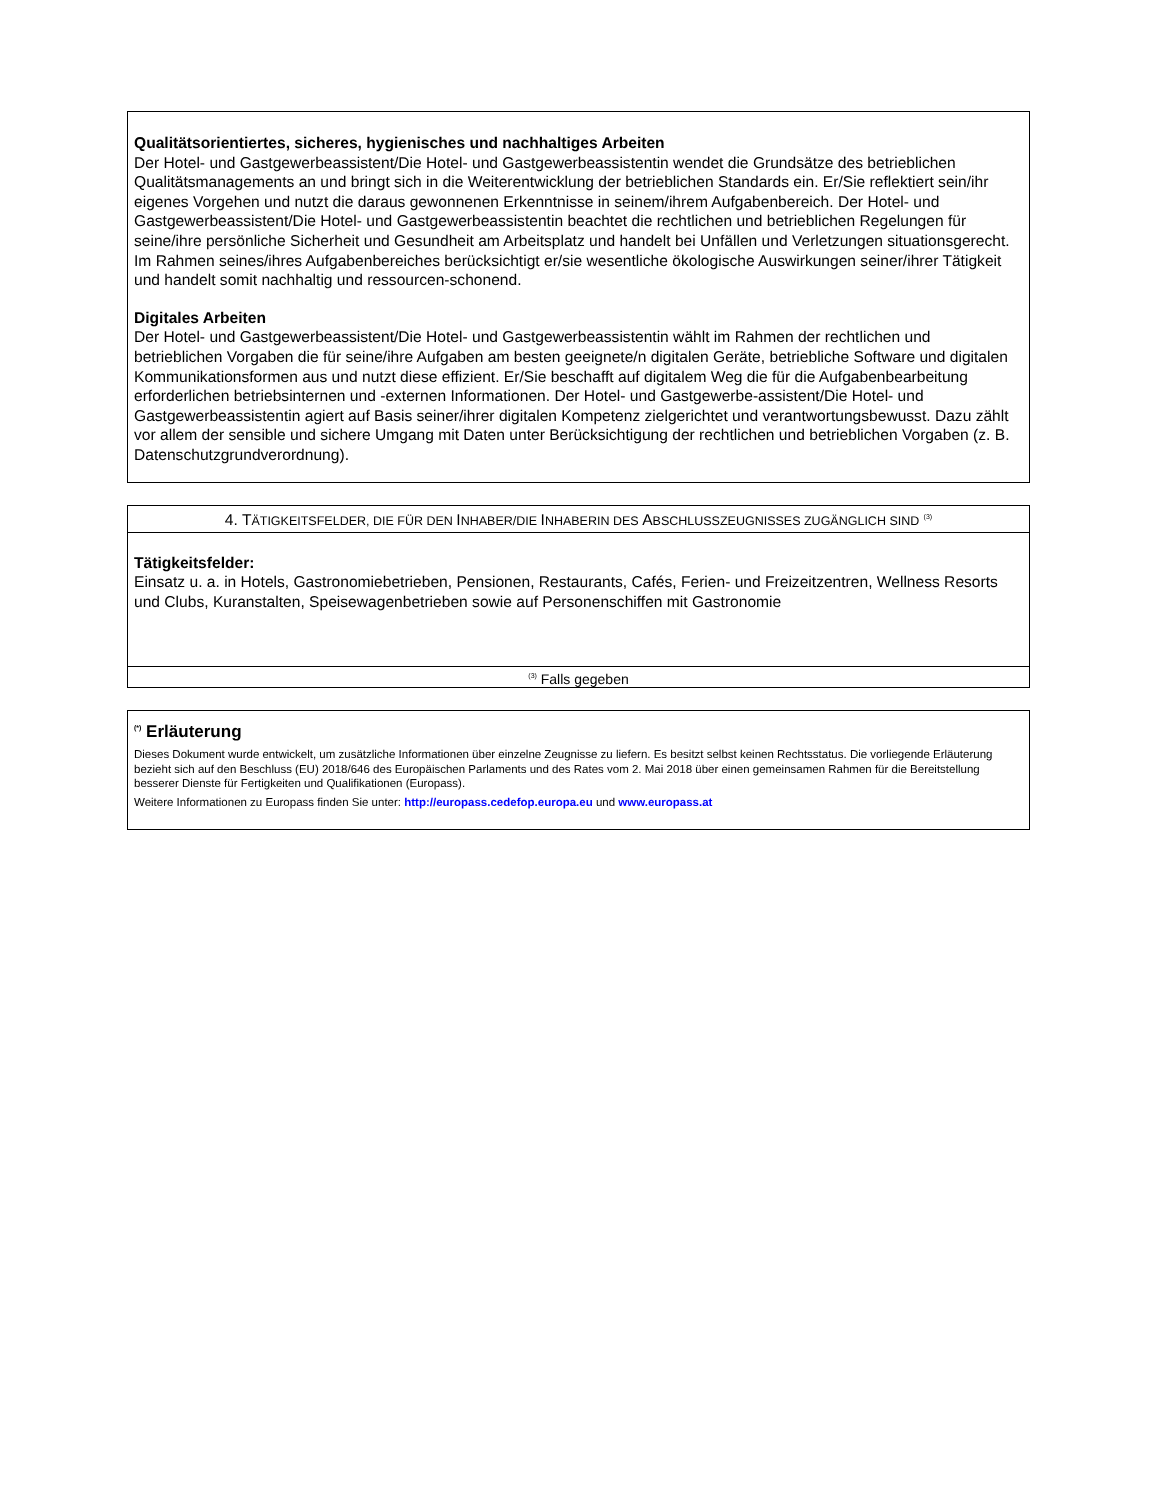Qualitätsorientiertes, sicheres, hygienisches und nachhaltiges Arbeiten
Der Hotel- und Gastgewerbeassistent/Die Hotel- und Gastgewerbeassistentin wendet die Grundsätze des betrieblichen Qualitätsmanagements an und bringt sich in die Weiterentwicklung der betrieblichen Standards ein. Er/Sie reflektiert sein/ihr eigenes Vorgehen und nutzt die daraus gewonnenen Erkenntnisse in seinem/ihrem Aufgabenbereich. Der Hotel- und Gastgewerbeassistent/Die Hotel- und Gastgewerbeassistentin beachtet die rechtlichen und betrieblichen Regelungen für seine/ihre persönliche Sicherheit und Gesundheit am Arbeitsplatz und handelt bei Unfällen und Verletzungen situationsgerecht. Im Rahmen seines/ihres Aufgabenbereiches berücksichtigt er/sie wesentliche ökologische Auswirkungen seiner/ihrer Tätigkeit und handelt somit nachhaltig und ressourcen-schonend.
Digitales Arbeiten
Der Hotel- und Gastgewerbeassistent/Die Hotel- und Gastgewerbeassistentin wählt im Rahmen der rechtlichen und betrieblichen Vorgaben die für seine/ihre Aufgaben am besten geeignete/n digitalen Geräte, betriebliche Software und digitalen Kommunikationsformen aus und nutzt diese effizient. Er/Sie beschafft auf digitalem Weg die für die Aufgabenbearbeitung erforderlichen betriebsinternen und -externen Informationen. Der Hotel- und Gastgewerbe-assistent/Die Hotel- und Gastgewerbeassistentin agiert auf Basis seiner/ihrer digitalen Kompetenz zielgerichtet und verantwortungsbewusst. Dazu zählt vor allem der sensible und sichere Umgang mit Daten unter Berücksichtigung der rechtlichen und betrieblichen Vorgaben (z. B. Datenschutzgrundverordnung).
4. TÄTIGKEITSFELDER, DIE FÜR DEN INHABER/DIE INHABERIN DES ABSCHLUSSZEUGNISSES ZUGÄNGLICH SIND <sup>(3)</sup>
Tätigkeitsfelder:
Einsatz u. a. in Hotels, Gastronomiebetrieben, Pensionen, Restaurants, Cafés, Ferien- und Freizeitzentren, Wellness Resorts und Clubs, Kuranstalten, Speisewagenbetrieben sowie auf Personenschiffen mit Gastronomie
<sup>(3)</sup> Falls gegeben
<sup>(*)</sup> Erläuterung
Dieses Dokument wurde entwickelt, um zusätzliche Informationen über einzelne Zeugnisse zu liefern. Es besitzt selbst keinen Rechtsstatus. Die vorliegende Erläuterung bezieht sich auf den Beschluss (EU) 2018/646 des Europäischen Parlaments und des Rates vom 2. Mai 2018 über einen gemeinsamen Rahmen für die Bereitstellung besserer Dienste für Fertigkeiten und Qualifikationen (Europass).
Weitere Informationen zu Europass finden Sie unter: http://europass.cedefop.europa.eu und www.europass.at